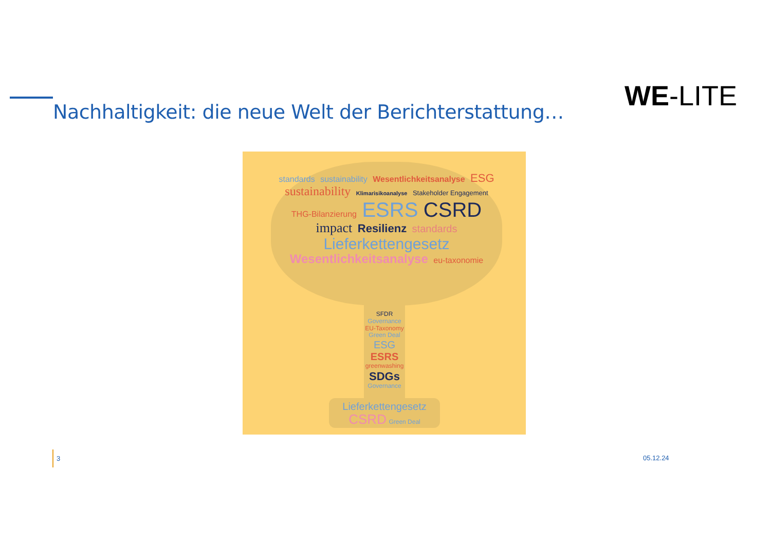WE-LITE
Nachhaltigkeit: die neue Welt der Berichterstattung…
standards sustainability Wesentlichkeitsanalyse ESG sustainability Klimarisikoanalyse Stakeholder Engagement THG-Bilanzierung ESRS CSRD impact Resilienz standards Lieferkettengesetz Wesentlichkeitsanalyse eu-taxonomie
SFDR
Governance
EU-Taxonomy
Green Deal
ESG
ESRS
greenwashing
SDGs
Governance
Lieferkettengesetz
CSRD Green Deal
3
05.12.24